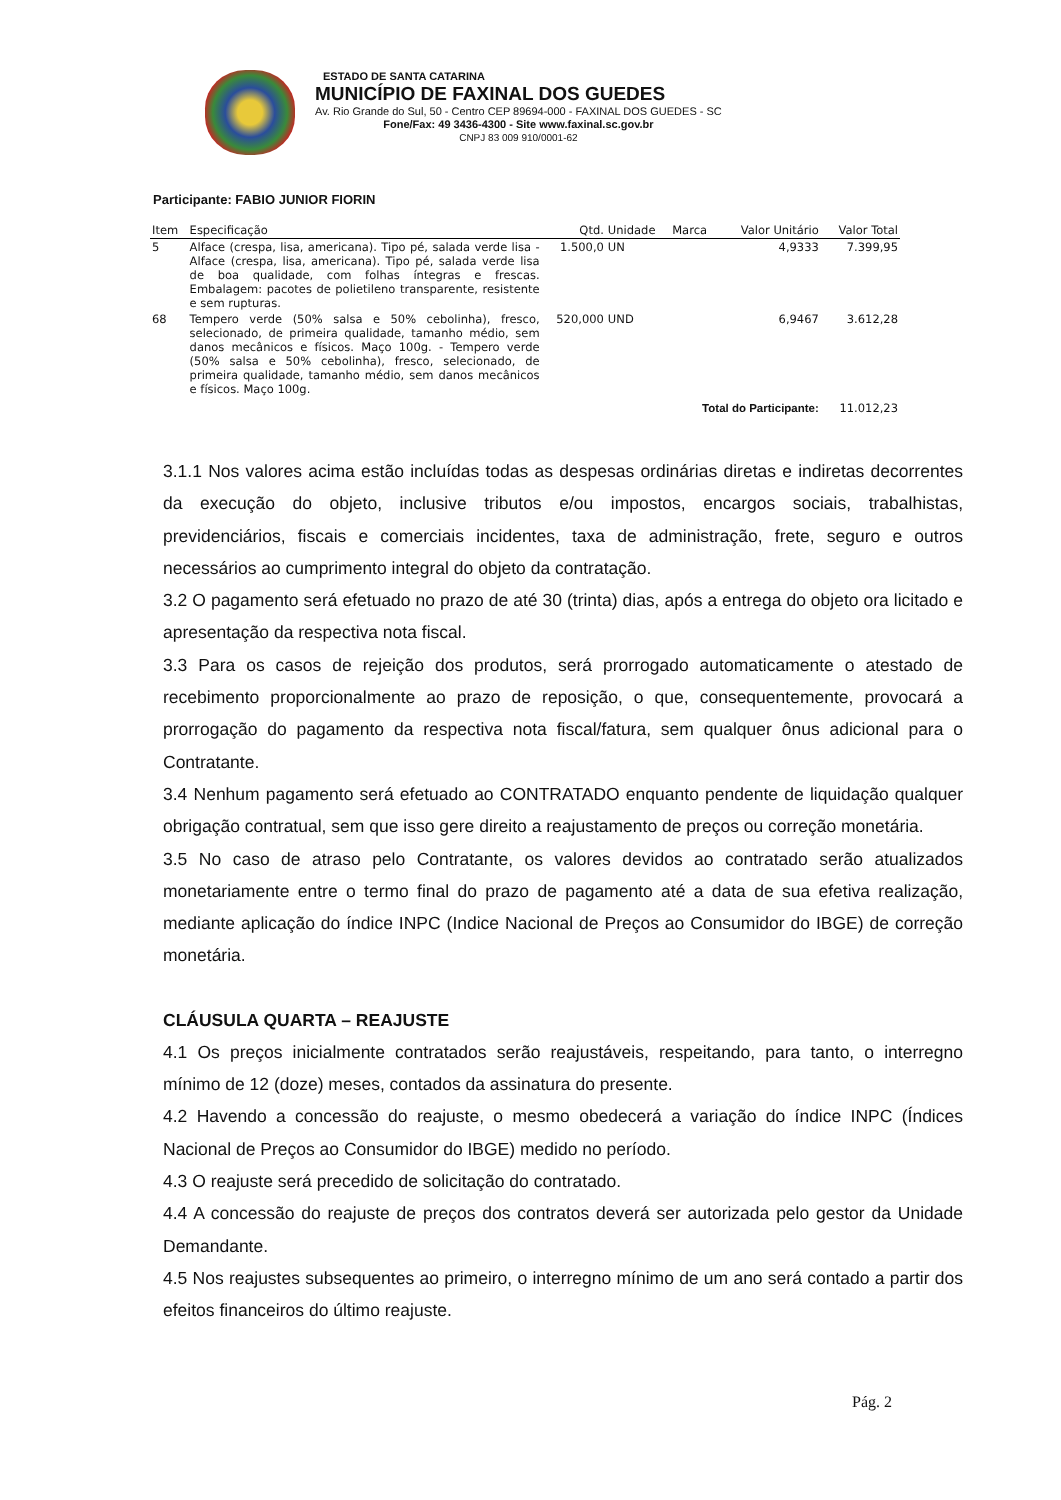ESTADO DE SANTA CATARINA
MUNICÍPIO DE FAXINAL DOS GUEDES
Av. Rio Grande do Sul, 50 - Centro CEP 89694-000 - FAXINAL DOS GUEDES - SC
Fone/Fax: 49 3436-4300 - Site www.faxinal.sc.gov.br
CNPJ 83 009 910/0001-62
Participante: FABIO JUNIOR FIORIN
| Item | Especificação | Qtd. | Unidade | Marca | Valor Unitário | Valor Total |
| --- | --- | --- | --- | --- | --- | --- |
| 5 | Alface (crespa, lisa, americana). Tipo pé, salada verde lisa - Alface (crespa, lisa, americana). Tipo pé, salada verde lisa de boa qualidade, com folhas íntegras e frescas. Embalagem: pacotes de polietileno transparente, resistente e sem rupturas. | 1.500,0 | UN | | 4,9333 | 7.399,95 |
| 68 | Tempero verde (50% salsa e 50% cebolinha), fresco, selecionado, de primeira qualidade, tamanho médio, sem danos mecânicos e físicos. Maço 100g. - Tempero verde (50% salsa e 50% cebolinha), fresco, selecionado, de primeira qualidade, tamanho médio, sem danos mecânicos e físicos. Maço 100g. | 520,000 | UND | | 6,9467 | 3.612,28 |
| Total do Participante: | | | | | | 11.012,23 |
3.1.1 Nos valores acima estão incluídas todas as despesas ordinárias diretas e indiretas decorrentes da execução do objeto, inclusive tributos e/ou impostos, encargos sociais, trabalhistas, previdenciários, fiscais e comerciais incidentes, taxa de administração, frete, seguro e outros necessários ao cumprimento integral do objeto da contratação.
3.2 O pagamento será efetuado no prazo de até 30 (trinta) dias, após a entrega do objeto ora licitado e apresentação da respectiva nota fiscal.
3.3 Para os casos de rejeição dos produtos, será prorrogado automaticamente o atestado de recebimento proporcionalmente ao prazo de reposição, o que, consequentemente, provocará a prorrogação do pagamento da respectiva nota fiscal/fatura, sem qualquer ônus adicional para o Contratante.
3.4 Nenhum pagamento será efetuado ao CONTRATADO enquanto pendente de liquidação qualquer obrigação contratual, sem que isso gere direito a reajustamento de preços ou correção monetária.
3.5 No caso de atraso pelo Contratante, os valores devidos ao contratado serão atualizados monetariamente entre o termo final do prazo de pagamento até a data de sua efetiva realização, mediante aplicação do índice INPC (Indice Nacional de Preços ao Consumidor do IBGE) de correção monetária.
CLÁUSULA QUARTA – REAJUSTE
4.1 Os preços inicialmente contratados serão reajustáveis, respeitando, para tanto, o interregno mínimo de 12 (doze) meses, contados da assinatura do presente.
4.2 Havendo a concessão do reajuste, o mesmo obedecerá a variação do índice INPC (Índices Nacional de Preços ao Consumidor do IBGE) medido no período.
4.3 O reajuste será precedido de solicitação do contratado.
4.4 A concessão do reajuste de preços dos contratos deverá ser autorizada pelo gestor da Unidade Demandante.
4.5 Nos reajustes subsequentes ao primeiro, o interregno mínimo de um ano será contado a partir dos efeitos financeiros do último reajuste.
Pág. 2